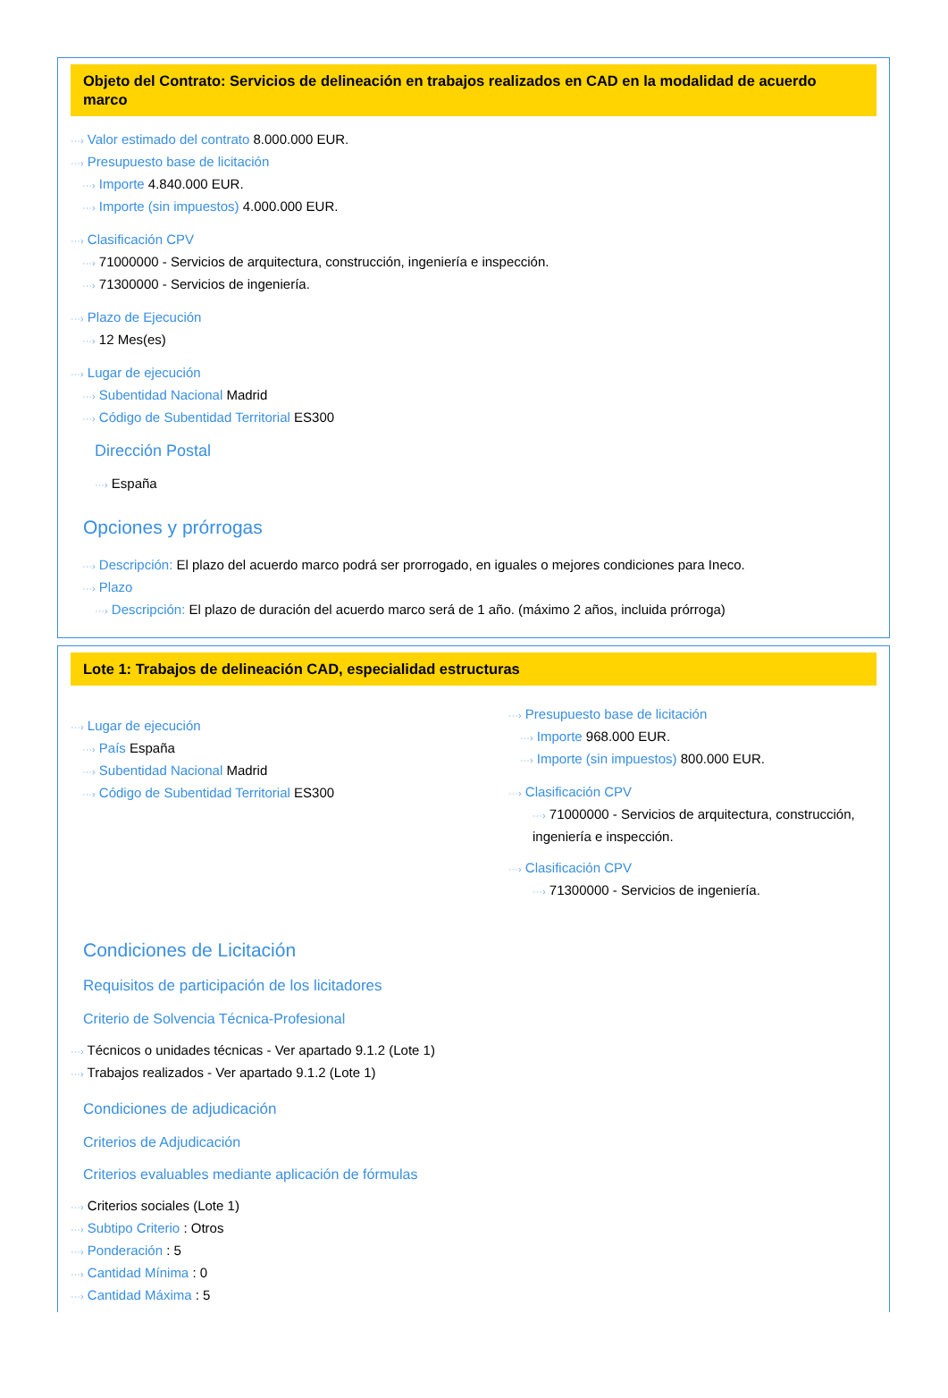Objeto del Contrato: Servicios de delineación en trabajos realizados en CAD en la modalidad de acuerdo marco
···› Valor estimado del contrato 8.000.000 EUR.
···› Presupuesto base de licitación
···› Importe 4.840.000 EUR.
···› Importe (sin impuestos) 4.000.000 EUR.
···› Clasificación CPV
···› 71000000 - Servicios de arquitectura, construcción, ingeniería e inspección.
···› 71300000 - Servicios de ingeniería.
···› Plazo de Ejecución
···› 12 Mes(es)
···› Lugar de ejecución
···› Subentidad Nacional Madrid
···› Código de Subentidad Territorial ES300
Dirección Postal
···› España
Opciones y prórrogas
···› Descripción: El plazo del acuerdo marco podrá ser prorrogado, en iguales o mejores condiciones para Ineco.
···› Plazo
···› Descripción: El plazo de duración del acuerdo marco será de 1 año. (máximo 2 años, incluida prórroga)
Lote 1: Trabajos de delineación CAD, especialidad estructuras
···› Lugar de ejecución
···› País España
···› Subentidad Nacional Madrid
···› Código de Subentidad Territorial ES300
···› Presupuesto base de licitación
···› Importe 968.000 EUR.
···› Importe (sin impuestos) 800.000 EUR.
···› Clasificación CPV
···› 71000000 - Servicios de arquitectura, construcción, ingeniería e inspección.
···› Clasificación CPV
···› 71300000 - Servicios de ingeniería.
Condiciones de Licitación
Requisitos de participación de los licitadores
Criterio de Solvencia Técnica-Profesional
···› Técnicos o unidades técnicas - Ver apartado 9.1.2 (Lote 1)
···› Trabajos realizados - Ver apartado 9.1.2 (Lote 1)
Condiciones de adjudicación
Criterios de Adjudicación
Criterios evaluables mediante aplicación de fórmulas
···› Criterios sociales (Lote 1)
···› Subtipo Criterio : Otros
···› Ponderación : 5
···› Cantidad Mínima : 0
···› Cantidad Máxima : 5